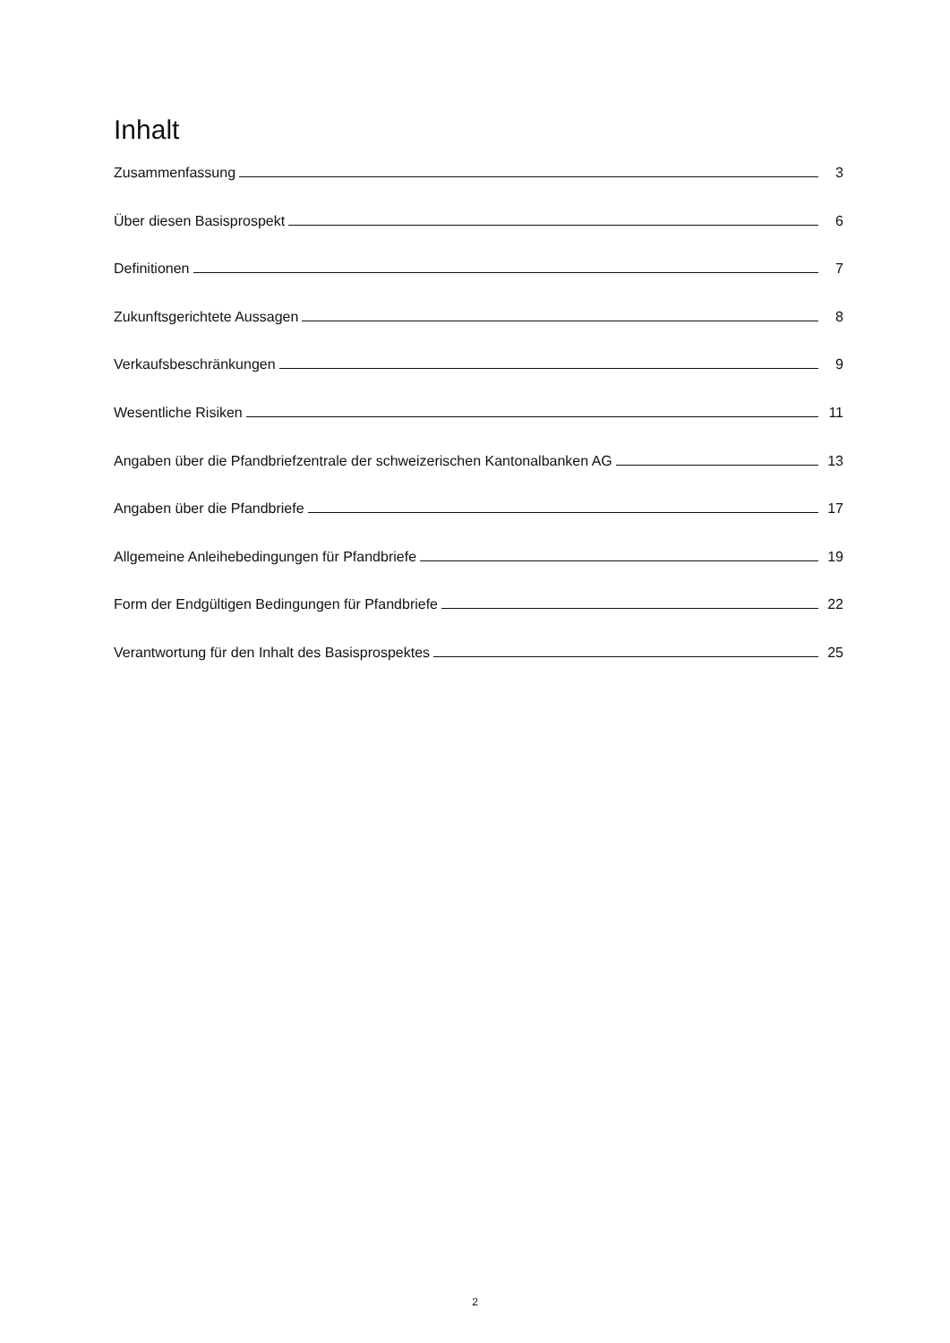Inhalt
Zusammenfassung 3
Über diesen Basisprospekt 6
Definitionen 7
Zukunftsgerichtete Aussagen 8
Verkaufsbeschränkungen 9
Wesentliche Risiken 11
Angaben über die Pfandbriefzentrale der schweizerischen Kantonalbanken AG 13
Angaben über die Pfandbriefe 17
Allgemeine Anleihebedingungen für Pfandbriefe 19
Form der Endgültigen Bedingungen für Pfandbriefe 22
Verantwortung für den Inhalt des Basisprospektes 25
2